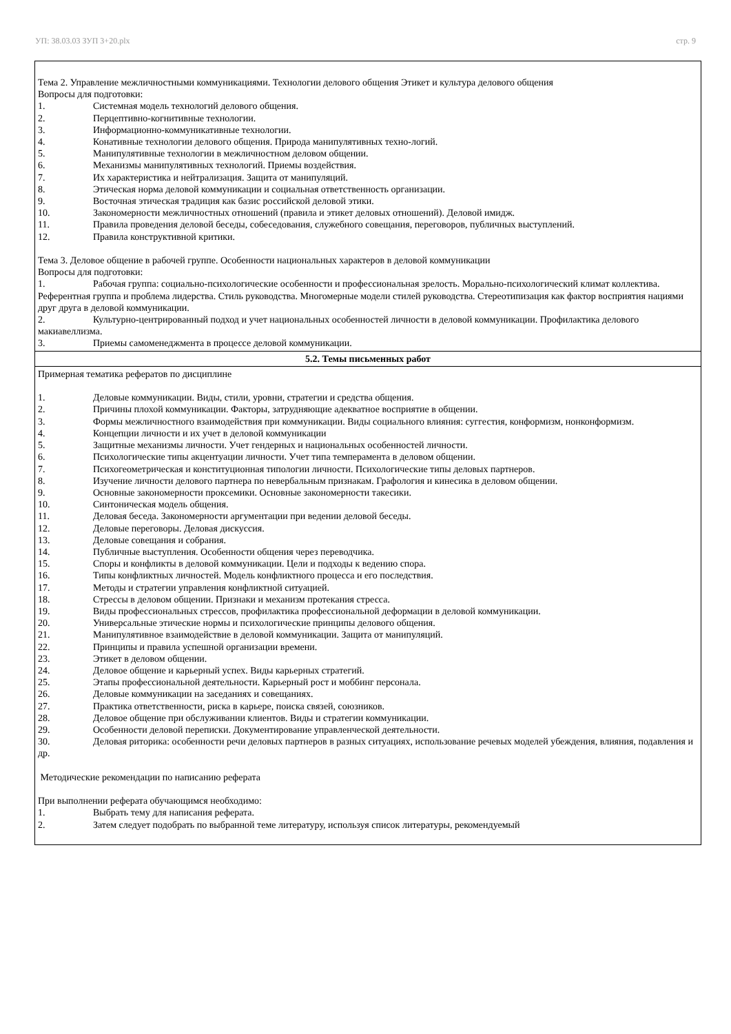УП: 38.03.03 ЗУП 3+20.plx стр. 9
| Тема 2. Управление межличностными коммуникациями. Технологии делового общения Этикет и культура делового общения Вопросы для подготовки: 1. Системная модель технологий делового общения. 2. Перцептивно-когнитивные технологии. 3. Информационно-коммуникативные технологии. 4. Конативные технологии делового общения. Природа манипулятивных техно-логий. 5. Манипулятивные технологии в межличностном деловом общении. 6. Механизмы манипулятивных технологий. Приемы воздействия. 7. Их характеристика и нейтрализация. Защита от манипуляций. 8. Этическая норма деловой коммуникации и социальная ответственность организации. 9. Восточная этическая традиция как базис российской деловой этики. 10. Закономерности межличностных отношений (правила и этикет деловых отношений). Деловой имидж. 11. Правила проведения деловой беседы, собеседования, служебного совещания, переговоров, публичных выступлений. 12. Правила конструктивной критики. Тема 3. Деловое общение в рабочей группе. Особенности национальных характеров в деловой коммуникации Вопросы для подготовки: 1. Рабочая группа: социально-психологические особенности и профессиональная зрелость. Морально-психологический климат коллектива. Референтная группа и проблема лидерства. Стиль руководства. Многомерные модели стилей руководства. Стереотипизация как фактор восприятия нациями друг друга в деловой коммуникации. 2. Культурно-центрированный подход и учет национальных особенностей личности в деловой коммуникации. Профилактика делового макиавеллизма. 3. Приемы самоменеджмента в процессе деловой коммуникации. |
| 5.2. Темы письменных работ |
| Примерная тематика рефератов по дисциплине 1. Деловые коммуникации. Виды, стили, уровни, стратегии и средства общения. 2. Причины плохой коммуникации. Факторы, затрудняющие адекватное восприятие в общении. 3. Формы межличностного взаимодействия при коммуникации. Виды социального влияния: суггестия, конформизм, нонконформизм. 4. Концепции личности и их учет в деловой коммуникации 5. Защитные механизмы личности. Учет гендерных и национальных особенностей личности. 6. Психологические типы акцентуации личности. Учет типа темперамента в деловом общении. 7. Психогеометрическая и конституционная типологии личности. Психологические типы деловых партнеров. 8. Изучение личности делового партнера по невербальным признакам. Графология и кинесика в деловом общении. 9. Основные закономерности проксемики. Основные закономерности такесики. 10. Синтоническая модель общения. 11. Деловая беседа. Закономерности аргументации при ведении деловой беседы. 12. Деловые переговоры. Деловая дискуссия. 13. Деловые совещания и собрания. 14. Публичные выступления. Особенности общения через переводчика. 15. Споры и конфликты в деловой коммуникации. Цели и подходы к ведению спора. 16. Типы конфликтных личностей. Модель конфликтного процесса и его последствия. 17. Методы и стратегии управления конфликтной ситуацией. 18. Стрессы в деловом общении. Признаки и механизм протекания стресса. 19. Виды профессиональных стрессов, профилактика профессиональной деформации в деловой коммуникации. 20. Универсальные этические нормы и психологические принципы делового общения. 21. Манипулятивное взаимодействие в деловой коммуникации. Защита от манипуляций. 22. Принципы и правила успешной организации времени. 23. Этикет в деловом общении. 24. Деловое общение и карьерный успех. Виды карьерных стратегий. 25. Этапы профессиональной деятельности. Карьерный рост и моббинг персонала. 26. Деловые коммуникации на заседаниях и совещаниях. 27. Практика ответственности, риска в карьере, поиска связей, союзников. 28. Деловое общение при обслуживании клиентов. Виды и стратегии коммуникации. 29. Особенности деловой переписки. Документирование управленческой деятельности. 30. Деловая риторика: особенности речи деловых партнеров в разных ситуациях, использование речевых моделей убеждения, влияния, подавления и др. Методические рекомендации по написанию реферата При выполнении реферата обучающимся необходимо: 1. Выбрать тему для написания реферата. 2. Затем следует подобрать по выбранной теме литературу, используя список литературы, рекомендуемый |